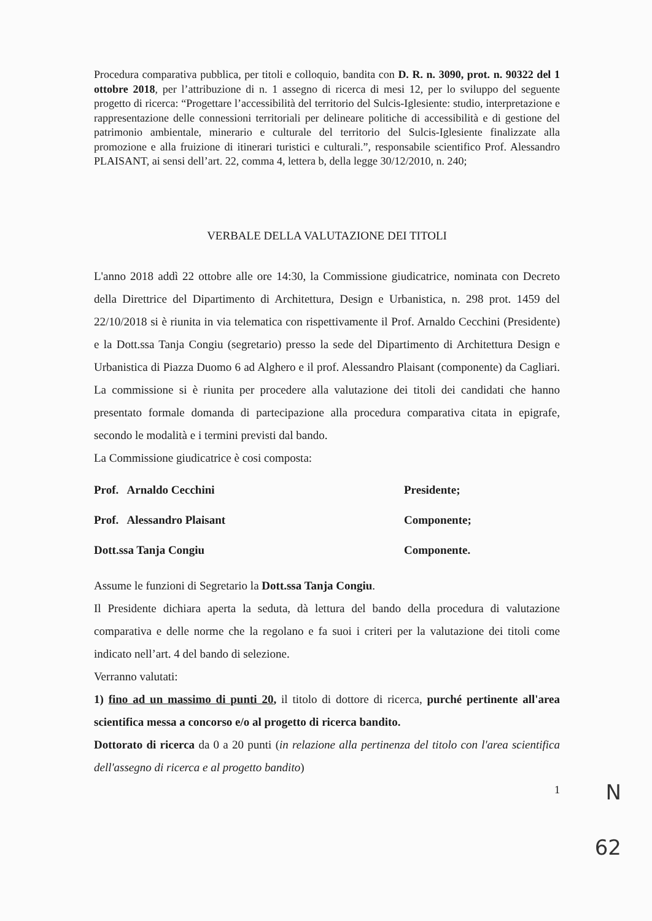Procedura comparativa pubblica, per titoli e colloquio, bandita con D. R. n. 3090, prot. n. 90322 del 1 ottobre 2018, per l’attribuzione di n. 1 assegno di ricerca di mesi 12, per lo sviluppo del seguente progetto di ricerca: “Progettare l’accessibilità del territorio del Sulcis-Iglesiente: studio, interpretazione e rappresentazione delle connessioni territoriali per delineare politiche di accessibilità e di gestione del patrimonio ambientale, minerario e culturale del territorio del Sulcis-Iglesiente finalizzate alla promozione e alla fruizione di itinerari turistici e culturali.”, responsabile scientifico Prof. Alessandro PLAISANT, ai sensi dell’art. 22, comma 4, lettera b, della legge 30/12/2010, n. 240;
VERBALE DELLA VALUTAZIONE DEI TITOLI
L'anno 2018 addì 22 ottobre alle ore 14:30, la Commissione giudicatrice, nominata con Decreto della Direttrice del Dipartimento di Architettura, Design e Urbanistica, n. 298 prot. 1459 del 22/10/2018 si è riunita in via telematica con rispettivamente il Prof. Arnaldo Cecchini (Presidente) e la Dott.ssa Tanja Congiu (segretario) presso la sede del Dipartimento di Architettura Design e Urbanistica di Piazza Duomo 6 ad Alghero e il prof. Alessandro Plaisant (componente) da Cagliari. La commissione si è riunita per procedere alla valutazione dei titoli dei candidati che hanno presentato formale domanda di partecipazione alla procedura comparativa citata in epigrafe, secondo le modalità e i termini previsti dal bando.
La Commissione giudicatrice è cosi composta:
| Prof. Arnaldo Cecchini | Presidente; |
| Prof. Alessandro Plaisant | Componente; |
| Dott.ssa Tanja Congiu | Componente. |
Assume le funzioni di Segretario la Dott.ssa Tanja Congiu.
Il Presidente dichiara aperta la seduta, dà lettura del bando della procedura di valutazione comparativa e delle norme che la regolano e fa suoi i criteri per la valutazione dei titoli come indicato nell’art. 4 del bando di selezione.
Verranno valutati:
1) fino ad un massimo di punti 20, il titolo di dottore di ricerca, purché pertinente all'area scientifica messa a concorso e/o al progetto di ricerca bandito.
Dottorato di ricerca da 0 a 20 punti (in relazione alla pertinenza del titolo con l'area scientifica dell'assegno di ricerca e al progetto bandito)
1
N
62